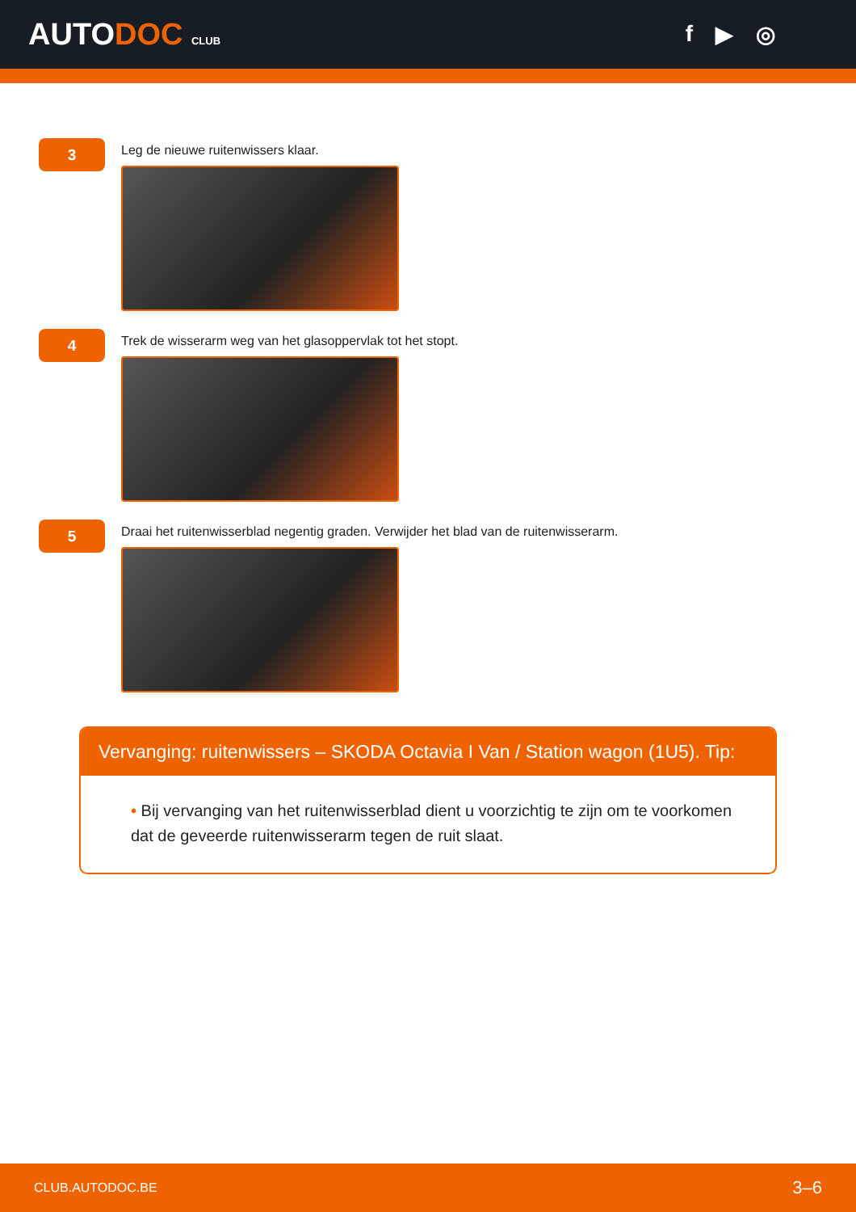AUTODOC CLUB
f ▶ ◎
3
Leg de nieuwe ruitenwissers klaar.
4
Trek de wisserarm weg van het glasoppervlak tot het stopt.
5
Draai het ruitenwisserblad negentig graden. Verwijder het blad van de ruitenwisserarm.
Vervanging: ruitenwissers – SKODA Octavia I Van / Station wagon (1U5). Tip:
• Bij vervanging van het ruitenwisserblad dient u voorzichtig te zijn om te voorkomen dat de geveerde ruitenwisserarm tegen de ruit slaat.
CLUB.AUTODOC.BE 3–6